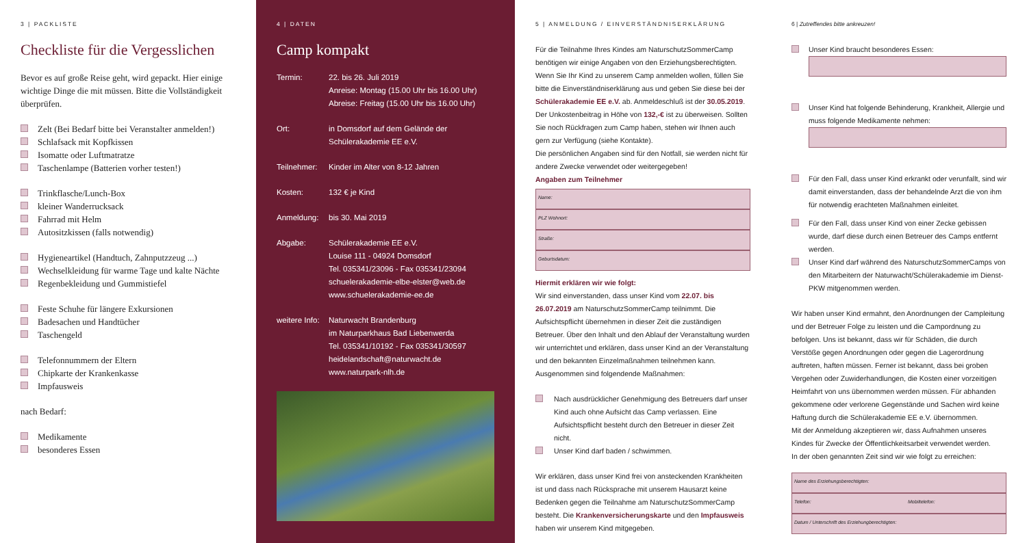3 | PACKLISTE
Checkliste für die Vergesslichen
Bevor es auf große Reise geht, wird gepackt. Hier einige wichtige Dinge die mit müssen. Bitte die Vollständigkeit überprüfen.
Zelt (Bei Bedarf bitte bei Veranstalter anmelden!)
Schlafsack mit Kopfkissen
Isomatte oder Luftmatratze
Taschenlampe (Batterien vorher testen!)
Trinkflasche/Lunch-Box
kleiner Wanderrucksack
Fahrrad mit Helm
Autositzkissen (falls notwendig)
Hygieneartikel (Handtuch, Zahnputzzeug ...)
Wechselkleidung für warme Tage und kalte Nächte
Regenbekleidung und Gummistiefel
Feste Schuhe für längere Exkursionen
Badesachen und Handtücher
Taschengeld
Telefonnummern der Eltern
Chipkarte der Krankenkasse
Impfausweis
nach Bedarf:
Medikamente
besonderes Essen
4 | DATEN
Camp kompakt
Termin: 22. bis 26. Juli 2019
Anreise: Montag (15.00 Uhr bis 16.00 Uhr)
Abreise: Freitag (15.00 Uhr bis 16.00 Uhr)
Ort: in Domsdorf auf dem Gelände der
Schülerakademie EE e.V.
Teilnehmer: Kinder im Alter von 8-12 Jahren
Kosten: 132 € je Kind
Anmeldung: bis 30. Mai 2019
Abgabe: Schülerakademie EE e.V.
Louise 111 - 04924 Domsdorf
Tel. 035341/23096 - Fax 035341/23094
schuelerakademie-elbe-elster@web.de
www.schuelerakademie-ee.de
weitere Info: Naturwacht Brandenburg
im Naturparkhaus Bad Liebenwerda
Tel. 035341/10192 - Fax 035341/30597
heidelandschaft@naturwacht.de
www.naturpark-nlh.de
5 | ANMELDUNG / EINVERSTÄNDNISERKLÄRUNG
Für die Teilnahme Ihres Kindes am NaturschutzSommerCamp benötigen wir einige Angaben von den Erziehungsberechtigten.
Wenn Sie Ihr Kind zu unserem Camp anmelden wollen, füllen Sie bitte die Einverständniserklärung aus und geben Sie diese bei der Schülerakademie EE e.V. ab. Anmeldeschluß ist der 30.05.2019. Der Unkostenbeitrag in Höhe von 132,-€ ist zu überweisen. Sollten Sie noch Rückfragen zum Camp haben, stehen wir Ihnen auch gern zur Verfügung (siehe Kontakte).
Die persönlichen Angaben sind für den Notfall, sie werden nicht für andere Zwecke verwendet oder weitergegeben!
Angaben zum Teilnehmer
Name:
PLZ Wohnort:
Straße:
Geburtsdatum:
Hiermit erklären wir wie folgt:
Wir sind einverstanden, dass unser Kind vom 22.07. bis 26.07.2019 am NaturschutzSommerCamp teilnimmt. Die Aufsichtspflicht übernehmen in dieser Zeit die zuständigen Betreuer. Über den Inhalt und den Ablauf der Veranstaltung wurden wir unterrichtet und erklären, dass unser Kind an der Veranstaltung und den bekannten Einzelmaßnahmen teilnehmen kann. Ausgenommen sind folgendende Maßnahmen:
Nach ausdrücklicher Genehmigung des Betreuers darf unser Kind auch ohne Aufsicht das Camp verlassen. Eine Aufsichtspflicht besteht durch den Betreuer in dieser Zeit nicht.
Unser Kind darf baden / schwimmen.
Wir erklären, dass unser Kind frei von ansteckenden Krankheiten ist und dass nach Rücksprache mit unserem Hausarzt keine Bedenken gegen die Teilnahme am NaturschutzSommerCamp besteht. Die Krankenversicherungskarte und den Impfausweis haben wir unserem Kind mitgegeben.
6 | Zutreffendes bitte ankreuzen!
Unser Kind braucht besonderes Essen:
Unser Kind hat folgende Behinderung, Krankheit, Allergie und muss folgende Medikamente nehmen:
Für den Fall, dass unser Kind erkrankt oder verunfallt, sind wir damit einverstanden, dass der behandelnde Arzt die von ihm für notwendig erachteten Maßnahmen einleitet.
Für den Fall, dass unser Kind von einer Zecke gebissen wurde, darf diese durch einen Betreuer des Camps entfernt werden.
Unser Kind darf während des NaturschutzSommerCamps von den Mitarbeitern der Naturwacht/Schülerakademie im Dienst-PKW mitgenommen werden.
Wir haben unser Kind ermahnt, den Anordnungen der Campleitung und der Betreuer Folge zu leisten und die Campordnung zu befolgen. Uns ist bekannt, dass wir für Schäden, die durch Verstöße gegen Anordnungen oder gegen die Lagerordnung auftreten, haften müssen. Ferner ist bekannt, dass bei groben Vergehen oder Zuwiderhandlungen, die Kosten einer vorzeitigen Heimfahrt von uns übernommen werden müssen. Für abhanden gekommene oder verlorene Gegenstände und Sachen wird keine Haftung durch die Schülerakademie EE e.V. übernommen.
Mit der Anmeldung akzeptieren wir, dass Aufnahmen unseres Kindes für Zwecke der Öffentlichkeitsarbeit verwendet werden.
In der oben genannten Zeit sind wir wie folgt zu erreichen:
Name des Erziehungsberechtigten:
Telefon: Mobiltelefon:
Datum / Unterschrift des Erziehungberechtigten: